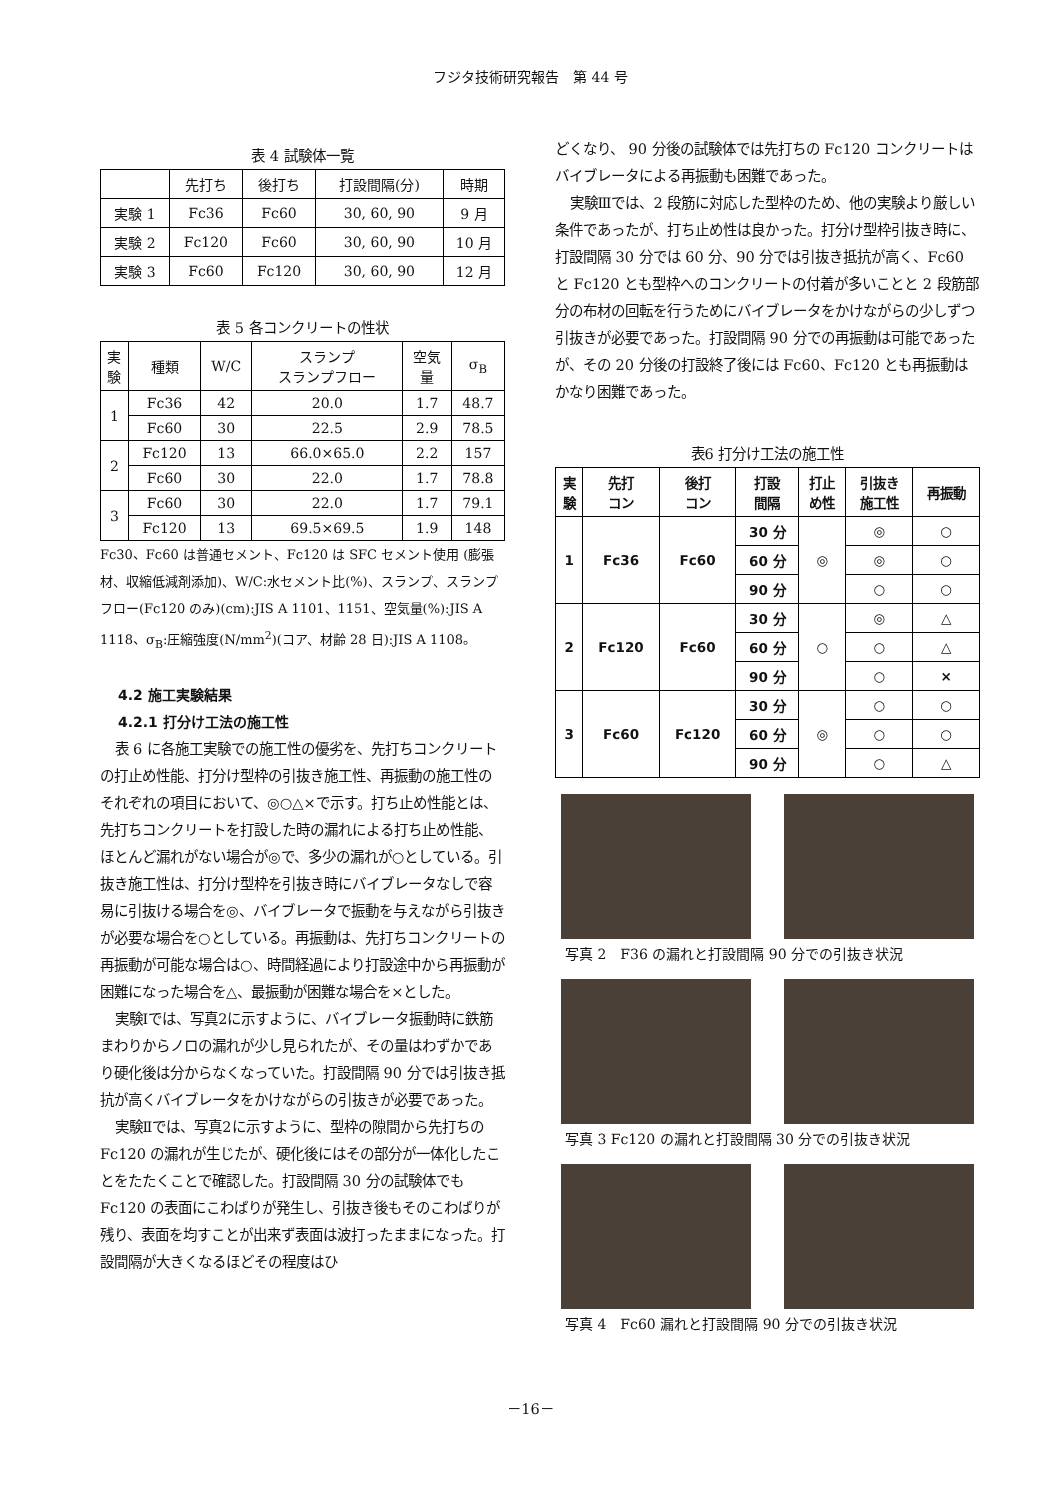フジタ技術研究報告　第 44 号
表 4 試験体一覧
| | 先打ち | 後打ち | 打設間隔(分) | 時期 |
| --- | --- | --- | --- | --- |
| 実験 1 | Fc36 | Fc60 | 30, 60, 90 | 9 月 |
| 実験 2 | Fc120 | Fc60 | 30, 60, 90 | 10 月 |
| 実験 3 | Fc60 | Fc120 | 30, 60, 90 | 12 月 |
表 5 各コンクリートの性状
| 実 験 | 種類 | W/C | スランプ スランプフロー | 空気 量 | σ<sub>B</sub> |
| --- | --- | --- | --- | --- | --- |
| 1 | Fc36 | 42 | 20.0 | 1.7 | 48.7 |
| | Fc60 | 30 | 22.5 | 2.9 | 78.5 |
| 2 | Fc120 | 13 | 66.0×65.0 | 2.2 | 157 |
| | Fc60 | 30 | 22.0 | 1.7 | 78.8 |
| 3 | Fc60 | 30 | 22.0 | 1.7 | 79.1 |
| | Fc120 | 13 | 69.5×69.5 | 1.9 | 148 |
Fc30、Fc60 は普通セメント、Fc120 は SFC セメント使用 (膨張材、収縮低減剤添加)、W/C:水セメント比(%)、スランプ、スランプフロー(Fc120 のみ)(cm):JIS A 1101、1151、空気量(%):JIS A 1118、σ<sub>B</sub>:圧縮強度(N/mm<sup>2</sup>)(コア、材齢 28 日):JIS A 1108。
4.2 施工実験結果
4.2.1 打分け工法の施工性
表 6 に各施工実験での施工性の優劣を、先打ちコンクリートの打止め性能、打分け型枠の引抜き施工性、再振動の施工性のそれぞれの項目において、◎○△×で示す。打ち止め性能とは、先打ちコンクリートを打設した時の漏れによる打ち止め性能、ほとんど漏れがない場合が◎で、多少の漏れが○としている。引抜き施工性は、打分け型枠を引抜き時にバイブレータなしで容易に引抜ける場合を◎、バイブレータで振動を与えながら引抜きが必要な場合を○としている。再振動は、先打ちコンクリートの再振動が可能な場合は○、時間経過により打設途中から再振動が困難になった場合を△、最振動が困難な場合を×とした。
実験Ⅰでは、写真2に示すように、バイブレータ振動時に鉄筋まわりからノロの漏れが少し見られたが、その量はわずかであり硬化後は分からなくなっていた。打設間隔 90 分では引抜き抵抗が高くバイブレータをかけながらの引抜きが必要であった。
実験Ⅱでは、写真2に示すように、型枠の隙間から先打ちの Fc120 の漏れが生じたが、硬化後にはその部分が一体化したことをたたくことで確認した。打設間隔 30 分の試験体でも Fc120 の表面にこわばりが発生し、引抜き後もそのこわばりが残り、表面を均すことが出来ず表面は波打ったままになった。打設間隔が大きくなるほどその程度はひ
どくなり、 90 分後の試験体では先打ちの Fc120 コンクリートはバイブレータによる再振動も困難であった。
実験Ⅲでは、2 段筋に対応した型枠のため、他の実験より厳しい条件であったが、打ち止め性は良かった。打分け型枠引抜き時に、打設間隔 30 分では 60 分、90 分では引抜き抵抗が高く、Fc60 と Fc120 とも型枠へのコンクリートの付着が多いことと 2 段筋部分の布材の回転を行うためにバイブレータをかけながらの少しずつ引抜きが必要であった。打設間隔 90 分での再振動は可能であったが、その 20 分後の打設終了後には Fc60、Fc120 とも再振動はかなり困難であった。
表6 打分け工法の施工性
| 実 験 | 先打 コン | 後打 コン | 打設 間隔 | 打止 め性 | 引抜き 施工性 | 再振動 |
| 1 | Fc36 | Fc60 | 30 分 | ◎ | ◎ | ○ |
| | | | 60 分 | | ◎ | ○ |
| | | | 90 分 | | ○ | ○ |
| 2 | Fc120 | Fc60 | 30 分 | ○ | ◎ | △ |
| | | | 60 分 | | ○ | △ |
| | | | 90 分 | | ○ | × |
| 3 | Fc60 | Fc120 | 30 分 | ◎ | ○ | ○ |
| | | | 60 分 | | ○ | ○ |
| | | | 90 分 | | ○ | △ |
写真 2　F36 の漏れと打設間隔 90 分での引抜き状況
写真 3 Fc120 の漏れと打設間隔 30 分での引抜き状況
写真 4　Fc60 漏れと打設間隔 90 分での引抜き状況
－16－